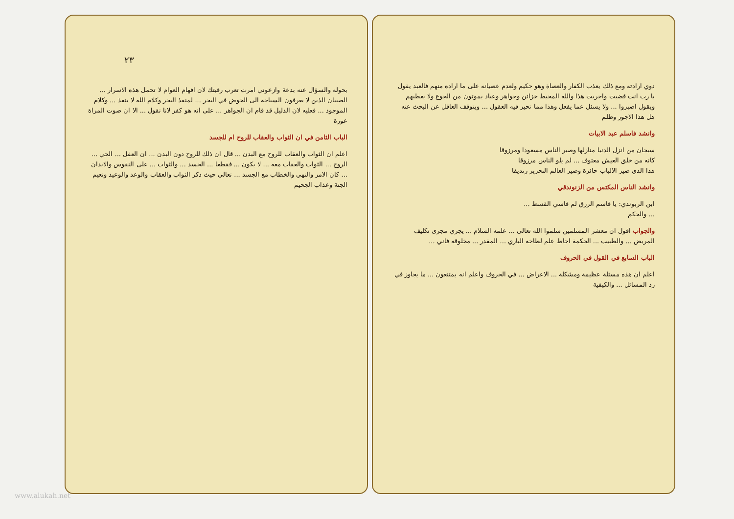ذوي ارادته ومع ذلك يعذب الكفار والعصاة وهو حكيم ولعدم عصيانه على ما اراده منهم فالعبد يقول يا رب انت قضيت واجريت هذا والله المحيط خزائن وجواهر وعباد يموتون من الجوع ولا يعطيهم ويقول اصبروا ... ولا يسئل عما يفعل وهذا مما تحير فيه العقول ... ويتوقف العاقل عن البحث عنه هل هذا الاجور وظلم
وانشد فاسلم عبد الابيات
سبحان من انزل الدنيا منازلها وصير الناس مسعودا ومرزوقا
كانه من خلق العيش معتوف ... لم يلو الناس مرزوقا
هذا الذي صير الالباب حائرة وصير العالم النحرير زنديقا
وانشد الناس المكتس من الزنوندقي
ابن الربوندي: يا قاسم الرزق لم فاسي القسط ...
... والحكم
والجواب اقول ان معشر المسلمين سلموا الله تعالى ... علمه السلام ... يجري مجرى تكليف المريض ... والطبيب ... الحكمة احاط علم لطاخه الباري ... المقدر ... مخلوقه فاني ...
الباب السابع في القول في الحروف
اعلم ان هذه مسئلة عظيمة ومشكلة ... الاعراض ... في الحروف واعلم انه يمتنعون ... ما يجاوز في رد المسائل ... والكيفية
٢٣
بحوله والسؤال عنه بدعة وازعوني امرت تعرب رقبتك لان افهام العوام لا تحمل هذه الاسرار ... الصبيان الذين لا يعرفون السباحة الى الخوض في البحر ... لمنفذ البحر وكلام الله لا ينفذ ... وكلام الموجود ... فعليه لان الدليل قد قام ان الجواهر ... على انه هو كفر لانا نقول ... الا ان صوت المراة عورة
الباب الثامن في ان الثواب والعقاب للروح ام للجسد
اعلم ان الثواب والعقاب للروح مع البدن ... قال ان ذلك للروح دون البدن ... ان العقل ... الحي ... الروح ... الثواب والعقاب معه ... لا يكون ... فقطعا ... الجسد ... والثواب ... على النفوس والابدان ... كان الامر والنهي والخطاب مع الجسد ... تعالى حيث ذكر الثواب والعقاب والوعد والوعيد ونعيم الجنة وعذاب الجحيم
www.alukah.net